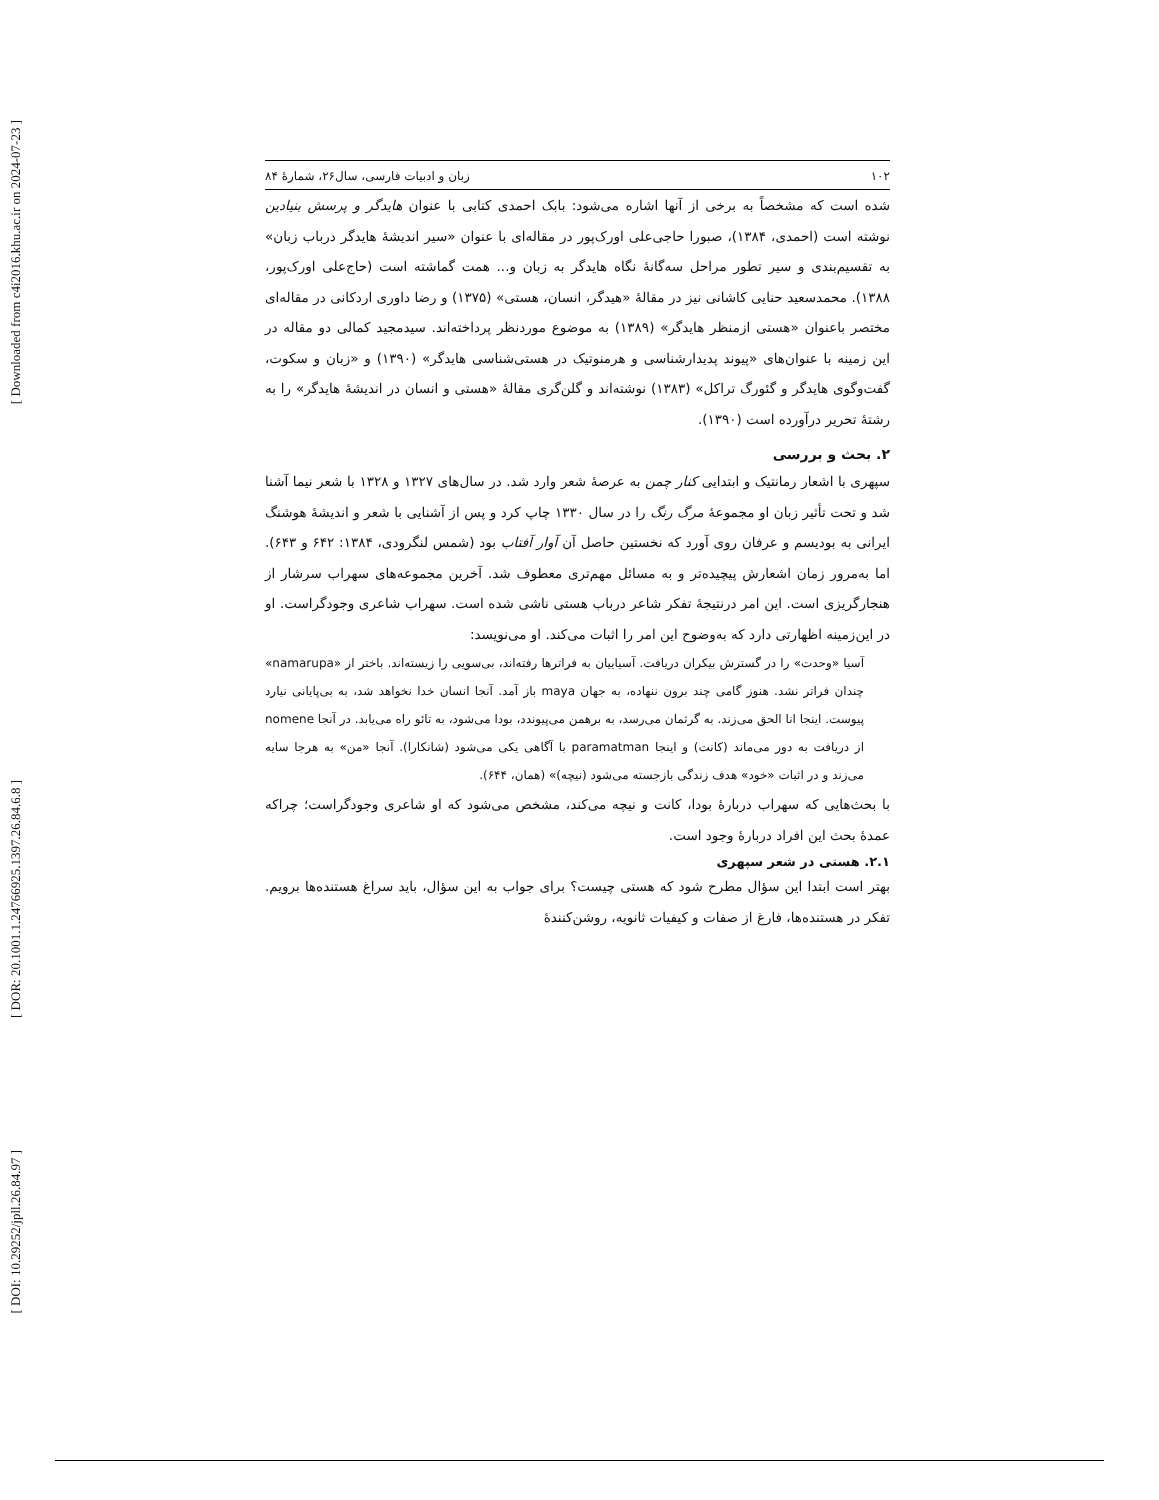[ Downloaded from c4i2016.khu.ac.ir on 2024-07-23 ]
[ DOR: 20.1001.1.24766925.1397.26.84.6.8 ]
[ DOI: 10.29252/jpll.26.84.97 ]
۱۰۲ زبان و ادبیات فارسی، سال۲۶، شمارهٔ ۸۴
شده است که مشخصاً به برخی از آنها اشاره می‌شود: بابک احمدی کتابی با عنوان هایدگر و پرسش بنیادین نوشته است (احمدی، ۱۳۸۴)، صبورا حاجی‌علی اورک‌پور در مقاله‌ای با عنوان «سیر اندیشهٔ هایدگر درباب زبان» به تقسیم‌بندی و سیر تطور مراحل سه‌گانهٔ نگاه هایدگر به زبان و... همت گماشته است (حاج‌علی اورک‌پور، ۱۳۸۸). محمدسعید حنایی کاشانی نیز در مقالهٔ «هیدگر، انسان، هستی» (۱۳۷۵) و رضا داوری اردکانی در مقاله‌ای مختصر باعنوان «هستی ازمنظر هایدگر» (۱۳۸۹) به موضوع موردنظر پرداخته‌اند. سیدمجید کمالی دو مقاله در این زمینه با عنوان‌های «پیوند پدیدارشناسی و هرمنوتیک در هستی‌شناسی هایدگر» (۱۳۹۰) و «زبان و سکوت، گفت‌وگوی هایدگر و گئورگ تراکل» (۱۳۸۳) نوشته‌اند و گلن‌گری مقالهٔ «هستی و انسان در اندیشهٔ هایدگر» را به رشتهٔ تحریر درآورده است (۱۳۹۰).
۲. بحث و بررسی
سپهری با اشعار رمانتیک و ابتدایی کنار چمن به عرصهٔ شعر وارد شد. در سال‌های ۱۳۲۷ و ۱۳۲۸ با شعر نیما آشنا شد و تحت تأثیر زبان او مجموعهٔ مرگ رنگ را در سال ۱۳۳۰ چاپ کرد و پس از آشنایی با شعر و اندیشهٔ هوشنگ ایرانی به بودیسم و عرفان روی آورد که نخستین حاصل آن آوار آفتاب بود (شمس لنگرودی، ۱۳۸۴: ۶۴۲ و ۶۴۳). اما به‌مرور زمان اشعارش پیچیده‌تر و به مسائل مهم‌تری معطوف شد. آخرین مجموعه‌های سهراب سرشار از هنجارگریزی است. این امر درنتیجهٔ تفکر شاعر درباب هستی ناشی شده است. سهراب شاعری وجودگراست. او در این‌زمینه اظهارتی دارد که به‌وضوح این امر را اثبات می‌کند. او می‌نویسد:
آسیا «وحدت» را در گسترش بیکران دریافت. آسیاییان به فراترها رفته‌اند، بی‌سویی را زیسته‌اند. باختر از «namarupa» چندان فراتر نشد. هنوز گامی چند برون ننهاده، به جهان maya باز آمد. آنجا انسان خدا نخواهد شد، به بی‌پایانی نیارد پیوست. اینجا انا الحق می‌زند. به گرثمان می‌رسد، به برهمن می‌پیوندد، بودا می‌شود، به تائو راه می‌یابد. در آنجا nomene از دریافت به دور می‌ماند (کانت) و اینجا paramatman با آگاهی یکی می‌شود (شانکارا). آنجا «من» به هرجا سایه می‌زند و در اثبات «خود» هدف زندگی بازجسته می‌شود (نیچه)» (همان، ۶۴۴).
با بحث‌هایی که سهراب دربارهٔ بودا، کانت و نیچه می‌کند، مشخص می‌شود که او شاعری وجودگراست؛ چراکه عمدهٔ بحث این افراد دربارهٔ وجود است.
۲.۱. هستی در شعر سپهری
بهتر است ابتدا این سؤال مطرح شود که هستی چیست؟ برای جواب به این سؤال، باید سراغ هستنده‌ها برویم. تفکر در هستنده‌ها، فارغ از صفات و کیفیات ثانویه، روشن‌کنندهٔ